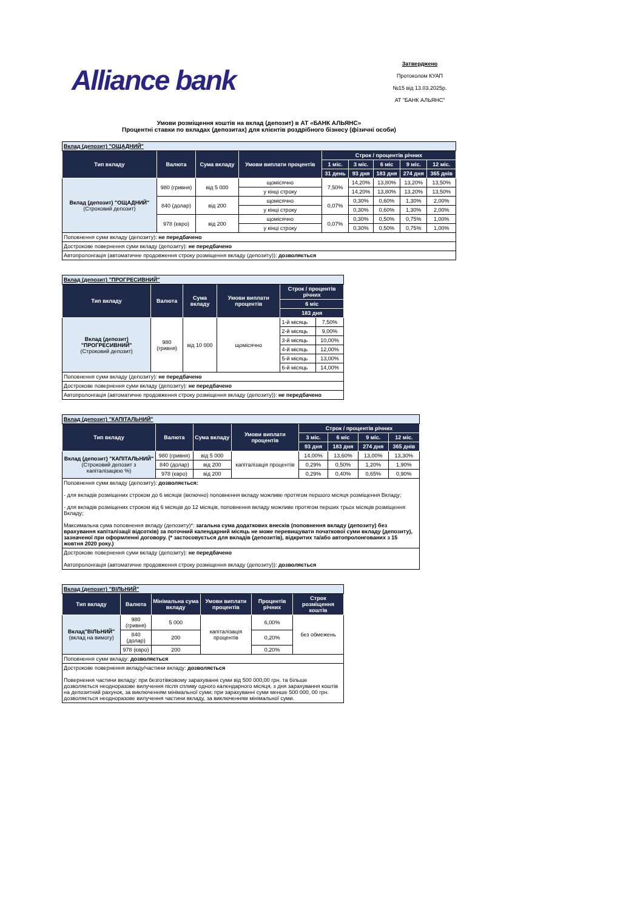Alliance bank
Затверджено
Протоколом КУАП
№15 від 13.03.2025р.
АТ "БАНК АЛЬЯНС"
Умови розміщення коштів на вклад (депозит) в АТ «БАНК АЛЬЯНС»
Процентні ставки по вкладах (депозитах) для клієнтів роздрібного бізнесу (фізичні особи)
| Вклад (депозит) "ОЩАДНИЙ" | | | | | | | | |
| Тип вкладу | Валюта | Сума вкладу | Умови виплати процентів | Строк / процентів річних | | | | |
| | | | | 1 міс. | 3 міс. | 6 міс | 9 міс. | 12 міс. |
| | | | | 31 день | 93 дня | 183 дня | 274 дня | 365 днів |
| Вклад (депозит) "ОЩАДНИЙ" (Строковий депозит) | 980 (гривня) | від 5 000 | щомісячно | 7,50% | 14,20% | 13,80% | 13,20% | 13,50% |
| | | | у кінці строку | | 14,20% | 13,80% | 13,20% | 13,50% |
| | 840 (долар) | від 200 | щомісячно | 0,07% | 0,30% | 0,60% | 1,30% | 2,00% |
| | | | у кінці строку | | 0,30% | 0,60% | 1,30% | 2,00% |
| | 978 (євро) | від 200 | щомісячно | 0,07% | 0,30% | 0,50% | 0,75% | 1,00% |
| | | | у кінці строку | | 0,30% | 0,50% | 0,75% | 1,00% |
| Поповнення суми вкладу (депозиту): не передбачено | | | | | | | | |
| Дострокове повернення суми вкладу (депозиту): не передбачено | | | | | | | | |
| Автопролонгація (автоматичне продовження строку розміщення вкладу (депозиту)): дозволяється | | | | | | | | |
| Вклад (депозит) "ПРОГРЕСИВНИЙ" | | | | | |
| Тип вкладу | Валюта | Сума вкладу | Умови виплати процентів | Строк / процентів річних | |
| | | | | 6 міс | |
| | | | | 183 дня | |
| Вклад (депозит) "ПРОГРЕСИВНИЙ" (Строковий депозит) | 980 (гривня) | від 10 000 | щомісячно | 1-й місяць | 7,50% |
| | | | | 2-й місяць | 9,00% |
| | | | | 3-й місяць | 10,00% |
| | | | | 4-й місяць | 12,00% |
| | | | | 5-й місяць | 13,00% |
| | | | | 6-й місяць | 14,00% |
| Поповнення суми вкладу (депозиту): не передбачено | | | | | |
| Дострокове повернення суми вкладу (депозиту): не передбачено | | | | | |
| Автопролонгація (автоматичне продовження строку розміщення вкладу (депозиту)): не передбачено | | | | | |
| Вклад (депозит) "КАПІТАЛЬНИЙ" | | | | | | | |
| Тип вкладу | Валюта | Сума вкладу | Умови виплати процентів | Строк / процентів річних | | | |
| | | | | 3 міс. | 6 міс | 9 міс. | 12 міс. |
| | | | | 93 дня | 183 дня | 274 дня | 365 днів |
| Вклад (депозит) "КАПІТАЛЬНИЙ" (Строковий депозит з капіталізацією %) | 980 (гривня) | від 5 000 | капіталізація процентів | 14,00% | 13,60% | 13,00% | 13,30% |
| | 840 (долар) | від 200 | | 0,29% | 0,50% | 1,20% | 1,90% |
| | 978 (євро) | від 200 | | 0,29% | 0,40% | 0,65% | 0,90% |
| Поповнення суми вкладу (депозиту): дозволяється: - для вкладів розміщених строком до 6 місяців (включно) поповнення вкладу можливе протягом першого місяця розміщення Вкладу; - для вкладів розміщених строком від 6 місяців до 12 місяців, поповнення вкладу можливе протягом перших трьох місяців розміщення Вкладу; Максимальна сума поповнення вкладу (депозиту)*: загальна сума додаткових внесків (поповнення вкладу (депозиту) без врахування капіталізації відсотків) за поточний календарний місяць не може перевищувати початкової суми вкладу (депозиту), зазначеної при оформленні договору. (* застосовується для вкладів (депозитів), відкритих та/або автопролонгованих з 15 жовтня 2020 року.) | | | | | | | |
| Дострокове повернення суми вкладу (депозиту): не передбачено Автопролонгація (автоматичне продовження строку розміщення вкладу (депозиту)): дозволяється | | | | | | | |
| Вклад (депозит) "ВІЛЬНИЙ" | | | | | |
| Тип вкладу | Валюта | Мінімальна сума вкладу | Умови виплати процентів | Процентів річних | Строк розміщення коштів |
| Вклад"ВІЛЬНИЙ" (вклад на вимогу) | 980 (гривня) | 5 000 | капіталізація процентів | 6,00% | без обмежень |
| | 840 (долар) | 200 | | 0,20% | |
| | 978 (євро) | 200 | | 0,20% | |
| Поповнення суми вкладу: дозволяється | | | | | |
| Дострокове повернення вкладу/частини вкладу: дозволяється Повернення частини вкладу: при безготівковому зарахуванні суми від 500 000,00 грн. та більше дозволяється неодноразове вилучення після спливу одного календарного місяця, з дня зарахування коштів на депозитний рахунок, за виключенням мінімальної суми; при зарахуванні суми менше 500 000, 00 грн. дозволяється неодноразове вилучення частини вкладу, за виключенням мінімальної суми. | | | | | |